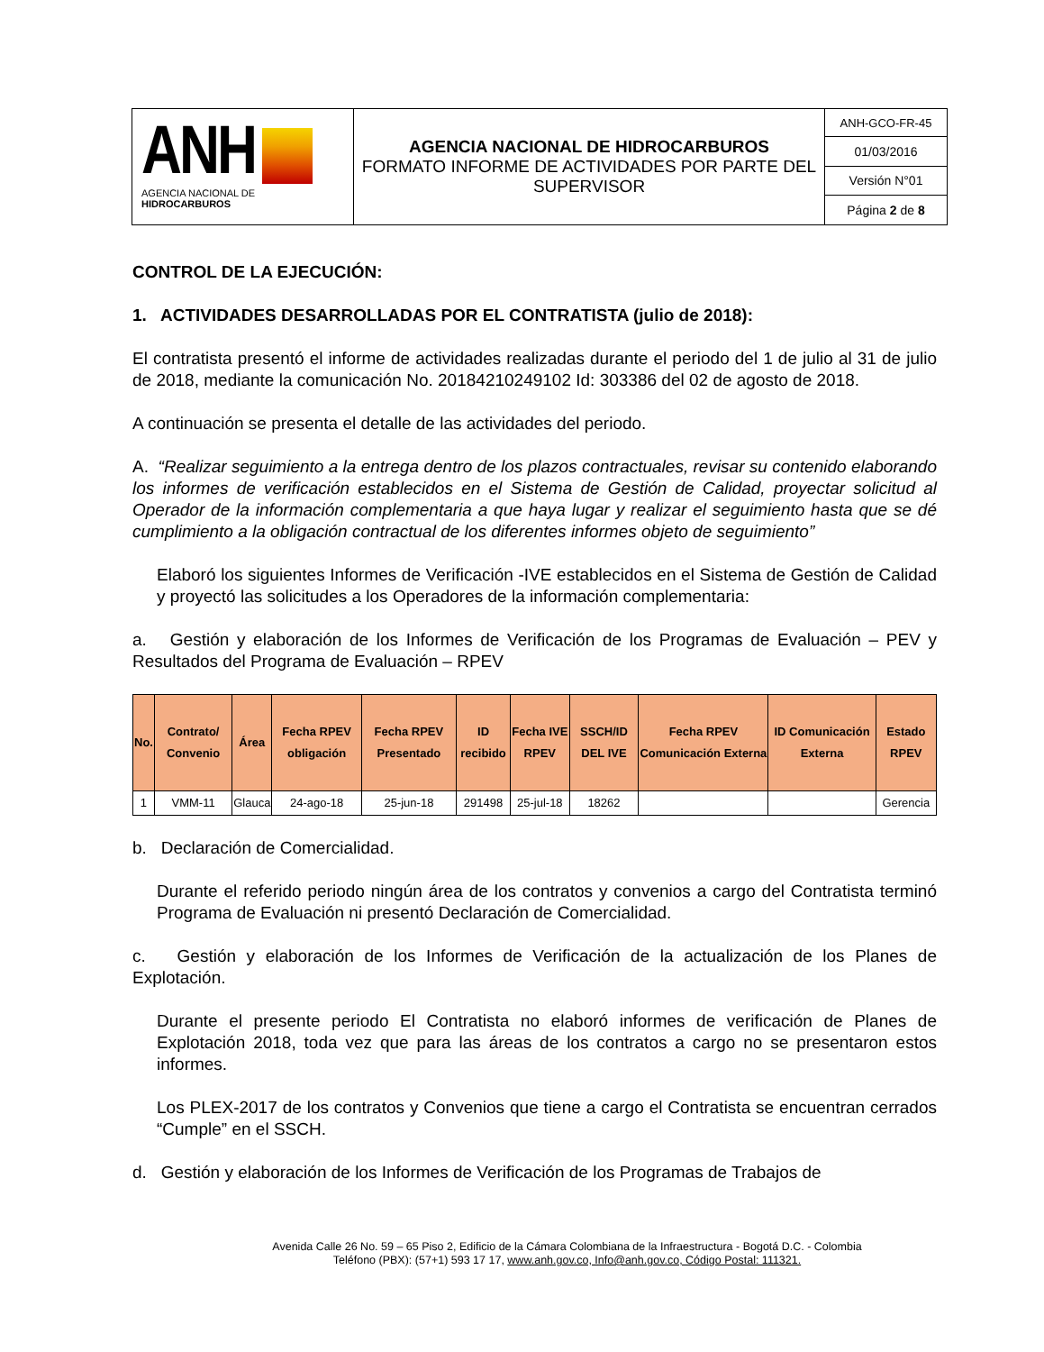| ANH AGENCIA NACIONAL DE HIDROCARBUROS | AGENCIA NACIONAL DE HIDROCARBUROS FORMATO INFORME DE ACTIVIDADES POR PARTE DEL SUPERVISOR | ANH-GCO-FR-45 |
| | | 01/03/2016 |
| | | Versión N°01 |
| | | Página 2 de 8 |
CONTROL DE LA EJECUCIÓN:
1. ACTIVIDADES DESARROLLADAS POR EL CONTRATISTA (julio de 2018):
El contratista presentó el informe de actividades realizadas durante el periodo del 1 de julio al 31 de julio de 2018, mediante la comunicación No. 20184210249102 Id: 303386 del 02 de agosto de 2018.
A continuación se presenta el detalle de las actividades del periodo.
A. “Realizar seguimiento a la entrega dentro de los plazos contractuales, revisar su contenido elaborando los informes de verificación establecidos en el Sistema de Gestión de Calidad, proyectar solicitud al Operador de la información complementaria a que haya lugar y realizar el seguimiento hasta que se dé cumplimiento a la obligación contractual de los diferentes informes objeto de seguimiento”
Elaboró los siguientes Informes de Verificación -IVE establecidos en el Sistema de Gestión de Calidad y proyectó las solicitudes a los Operadores de la información complementaria:
a. Gestión y elaboración de los Informes de Verificación de los Programas de Evaluación – PEV y Resultados del Programa de Evaluación – RPEV
| No. | Contrato/ Convenio | Área | Fecha RPEV obligación | Fecha RPEV Presentado | ID recibido | Fecha IVE RPEV | SSCH/ID DEL IVE | Fecha RPEV Comunicación Externa | ID Comunicación Externa | Estado RPEV |
| --- | --- | --- | --- | --- | --- | --- | --- | --- | --- | --- |
| 1 | VMM-11 | Glauca | 24-ago-18 | 25-jun-18 | 291498 | 25-jul-18 | 18262 | | | Gerencia |
b. Declaración de Comercialidad.
Durante el referido periodo ningún área de los contratos y convenios a cargo del Contratista terminó Programa de Evaluación ni presentó Declaración de Comercialidad.
c. Gestión y elaboración de los Informes de Verificación de la actualización de los Planes de Explotación.
Durante el presente periodo El Contratista no elaboró informes de verificación de Planes de Explotación 2018, toda vez que para las áreas de los contratos a cargo no se presentaron estos informes.
Los PLEX-2017 de los contratos y Convenios que tiene a cargo el Contratista se encuentran cerrados “Cumple” en el SSCH.
d. Gestión y elaboración de los Informes de Verificación de los Programas de Trabajos de
Avenida Calle 26 No. 59 – 65 Piso 2, Edificio de la Cámara Colombiana de la Infraestructura - Bogotá D.C. - Colombia
Teléfono (PBX): (57+1) 593 17 17, www.anh.gov.co, Info@anh.gov.co, Código Postal: 111321.